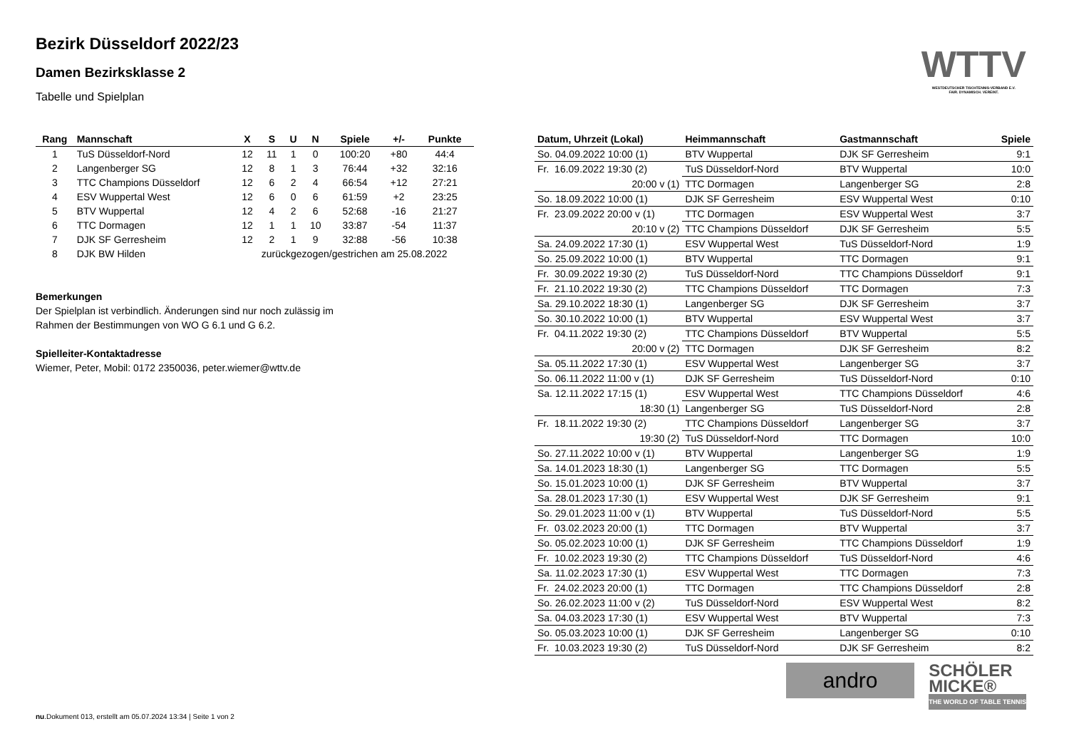WTTV
WESTDEUTSCHER TISCHTENNIS-VERBAND E.V.
FAIR. DYNAMISCH. VEREINT.
Bezirk Düsseldorf 2022/23
Damen Bezirksklasse 2
Tabelle und Spielplan
| Rang | Mannschaft | X | S | U | N | Spiele | +/- | Punkte |
| --- | --- | --- | --- | --- | --- | --- | --- | --- |
| 1 | TuS Düsseldorf-Nord | 12 | 11 | 1 | 0 | 100:20 | +80 | 44:4 |
| 2 | Langenberger SG | 12 | 8 | 1 | 3 | 76:44 | +32 | 32:16 |
| 3 | TTC Champions Düsseldorf | 12 | 6 | 2 | 4 | 66:54 | +12 | 27:21 |
| 4 | ESV Wuppertal West | 12 | 6 | 0 | 6 | 61:59 | +2 | 23:25 |
| 5 | BTV Wuppertal | 12 | 4 | 2 | 6 | 52:68 | -16 | 21:27 |
| 6 | TTC Dormagen | 12 | 1 | 1 | 10 | 33:87 | -54 | 11:37 |
| 7 | DJK SF Gerresheim | 12 | 2 | 1 | 9 | 32:88 | -56 | 10:38 |
| 8 | DJK BW Hilden | zurückgezogen/gestrichen am 25.08.2022 | | | | | | |
Bemerkungen
Der Spielplan ist verbindlich. Änderungen sind nur noch zulässig im
Rahmen der Bestimmungen von WO G 6.1 und G 6.2.
Spielleiter-Kontaktadresse
Wiemer, Peter, Mobil: 0172 2350036, peter.wiemer@wttv.de
| Datum, Uhrzeit (Lokal) | Heimmannschaft | Gastmannschaft | Spiele |
| --- | --- | --- | --- |
| So. 04.09.2022 10:00 (1) | BTV Wuppertal | DJK SF Gerresheim | 9:1 |
| Fr. 16.09.2022 19:30 (2) | TuS Düsseldorf-Nord | BTV Wuppertal | 10:0 |
| 20:00 v (1) | TTC Dormagen | Langenberger SG | 2:8 |
| So. 18.09.2022 10:00 (1) | DJK SF Gerresheim | ESV Wuppertal West | 0:10 |
| Fr. 23.09.2022 20:00 v (1) | TTC Dormagen | ESV Wuppertal West | 3:7 |
| 20:10 v (2) | TTC Champions Düsseldorf | DJK SF Gerresheim | 5:5 |
| Sa. 24.09.2022 17:30 (1) | ESV Wuppertal West | TuS Düsseldorf-Nord | 1:9 |
| So. 25.09.2022 10:00 (1) | BTV Wuppertal | TTC Dormagen | 9:1 |
| Fr. 30.09.2022 19:30 (2) | TuS Düsseldorf-Nord | TTC Champions Düsseldorf | 9:1 |
| Fr. 21.10.2022 19:30 (2) | TTC Champions Düsseldorf | TTC Dormagen | 7:3 |
| Sa. 29.10.2022 18:30 (1) | Langenberger SG | DJK SF Gerresheim | 3:7 |
| So. 30.10.2022 10:00 (1) | BTV Wuppertal | ESV Wuppertal West | 3:7 |
| Fr. 04.11.2022 19:30 (2) | TTC Champions Düsseldorf | BTV Wuppertal | 5:5 |
| 20:00 v (2) | TTC Dormagen | DJK SF Gerresheim | 8:2 |
| Sa. 05.11.2022 17:30 (1) | ESV Wuppertal West | Langenberger SG | 3:7 |
| So. 06.11.2022 11:00 v (1) | DJK SF Gerresheim | TuS Düsseldorf-Nord | 0:10 |
| Sa. 12.11.2022 17:15 (1) | ESV Wuppertal West | TTC Champions Düsseldorf | 4:6 |
| 18:30 (1) | Langenberger SG | TuS Düsseldorf-Nord | 2:8 |
| Fr. 18.11.2022 19:30 (2) | TTC Champions Düsseldorf | Langenberger SG | 3:7 |
| 19:30 (2) | TuS Düsseldorf-Nord | TTC Dormagen | 10:0 |
| So. 27.11.2022 10:00 v (1) | BTV Wuppertal | Langenberger SG | 1:9 |
| Sa. 14.01.2023 18:30 (1) | Langenberger SG | TTC Dormagen | 5:5 |
| So. 15.01.2023 10:00 (1) | DJK SF Gerresheim | BTV Wuppertal | 3:7 |
| Sa. 28.01.2023 17:30 (1) | ESV Wuppertal West | DJK SF Gerresheim | 9:1 |
| So. 29.01.2023 11:00 v (1) | BTV Wuppertal | TuS Düsseldorf-Nord | 5:5 |
| Fr. 03.02.2023 20:00 (1) | TTC Dormagen | BTV Wuppertal | 3:7 |
| So. 05.02.2023 10:00 (1) | DJK SF Gerresheim | TTC Champions Düsseldorf | 1:9 |
| Fr. 10.02.2023 19:30 (2) | TTC Champions Düsseldorf | TuS Düsseldorf-Nord | 4:6 |
| Sa. 11.02.2023 17:30 (1) | ESV Wuppertal West | TTC Dormagen | 7:3 |
| Fr. 24.02.2023 20:00 (1) | TTC Dormagen | TTC Champions Düsseldorf | 2:8 |
| So. 26.02.2023 11:00 v (2) | TuS Düsseldorf-Nord | ESV Wuppertal West | 8:2 |
| Sa. 04.03.2023 17:30 (1) | ESV Wuppertal West | BTV Wuppertal | 7:3 |
| So. 05.03.2023 10:00 (1) | DJK SF Gerresheim | Langenberger SG | 0:10 |
| Fr. 10.03.2023 19:30 (2) | TuS Düsseldorf-Nord | DJK SF Gerresheim | 8:2 |
andro
SCHÖLER
MICKE®
THE WORLD OF TABLE TENNIS
nu.Dokument 013, erstellt am 05.07.2024 13:34 | Seite 1 von 2